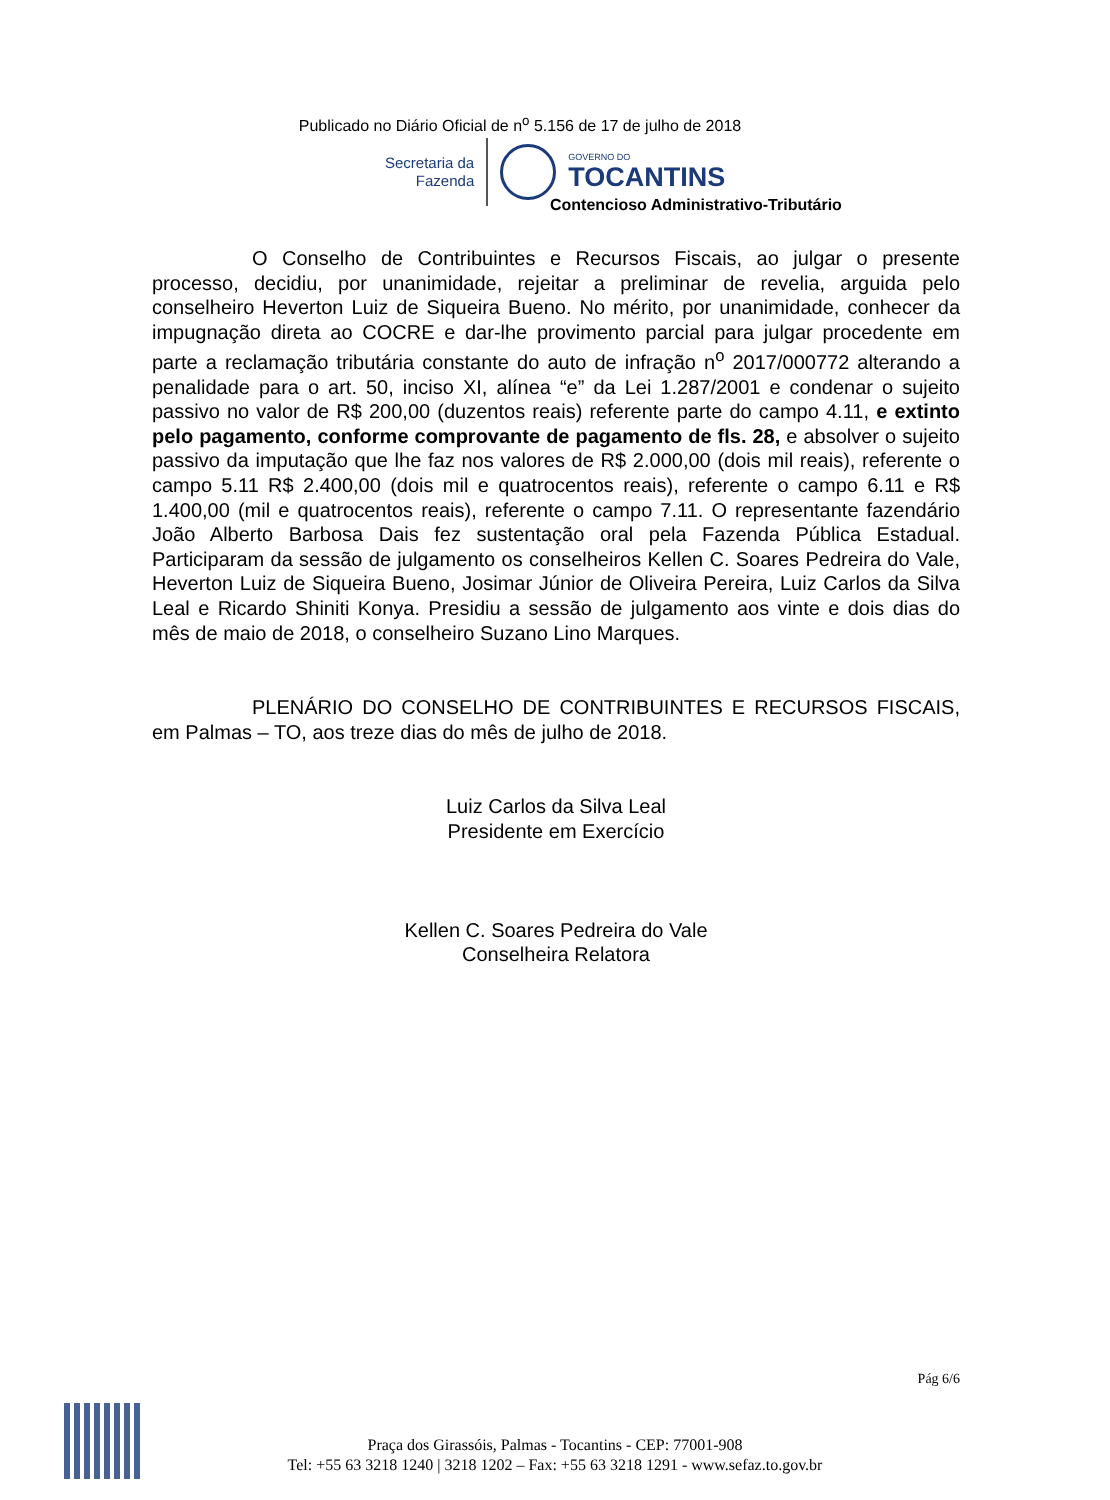Publicado no Diário Oficial de n<sup>o</sup> 5.156 de 17 de julho de 2018
Secretaria da
Fazenda
GOVERNO DO
TOCANTINS
Contencioso Administrativo-Tributário
O Conselho de Contribuintes e Recursos Fiscais, ao julgar o presente processo, decidiu, por unanimidade, rejeitar a preliminar de revelia, arguida pelo conselheiro Heverton Luiz de Siqueira Bueno. No mérito, por unanimidade, conhecer da impugnação direta ao COCRE e dar-lhe provimento parcial para julgar procedente em parte a reclamação tributária constante do auto de infração n<sup>o</sup> 2017/000772 alterando a penalidade para o art. 50, inciso XI, alínea “e” da Lei 1.287/2001 e condenar o sujeito passivo no valor de R$ 200,00 (duzentos reais) referente parte do campo 4.11, e extinto pelo pagamento, conforme comprovante de pagamento de fls. 28, e absolver o sujeito passivo da imputação que lhe faz nos valores de R$ 2.000,00 (dois mil reais), referente o campo 5.11 R$ 2.400,00 (dois mil e quatrocentos reais), referente o campo 6.11 e R$ 1.400,00 (mil e quatrocentos reais), referente o campo 7.11. O representante fazendário João Alberto Barbosa Dais fez sustentação oral pela Fazenda Pública Estadual. Participaram da sessão de julgamento os conselheiros Kellen C. Soares Pedreira do Vale, Heverton Luiz de Siqueira Bueno, Josimar Júnior de Oliveira Pereira, Luiz Carlos da Silva Leal e Ricardo Shiniti Konya. Presidiu a sessão de julgamento aos vinte e dois dias do mês de maio de 2018, o conselheiro Suzano Lino Marques.
PLENÁRIO DO CONSELHO DE CONTRIBUINTES E RECURSOS FISCAIS, em Palmas – TO, aos treze dias do mês de julho de 2018.
Luiz Carlos da Silva Leal
Presidente em Exercício
Kellen C. Soares Pedreira do Vale
Conselheira Relatora
Pág 6/6
Praça dos Girassóis, Palmas - Tocantins - CEP: 77001-908
Tel: +55 63 3218 1240 | 3218 1202 – Fax: +55 63 3218 1291 - www.sefaz.to.gov.br